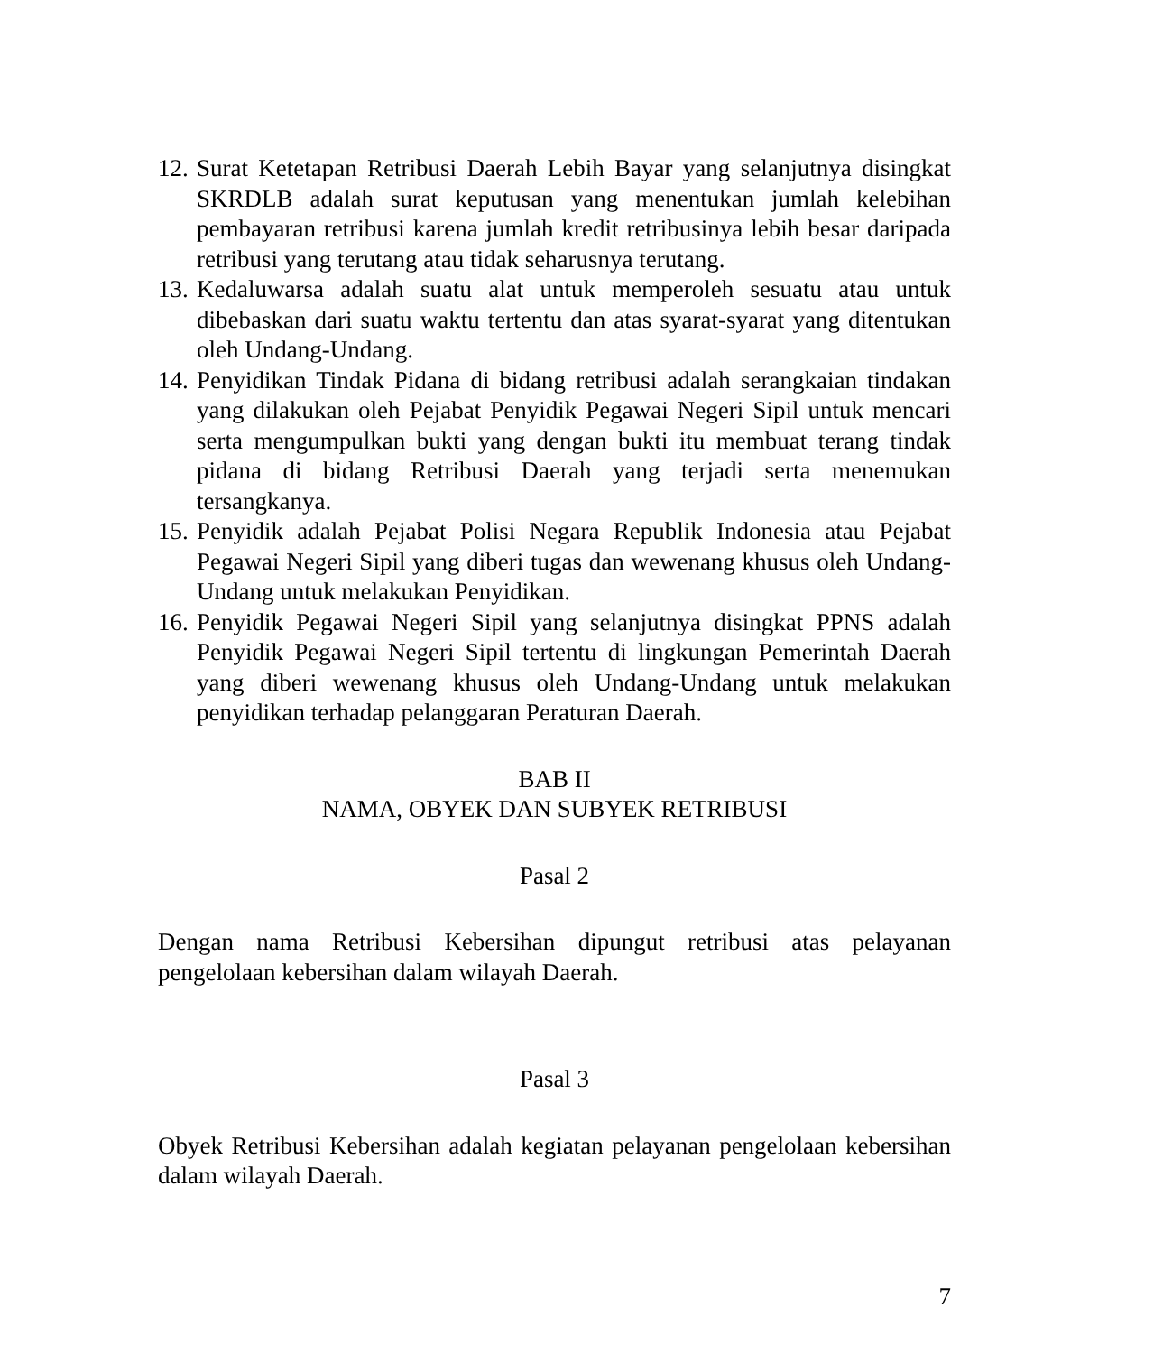12.
Surat Ketetapan Retribusi Daerah Lebih Bayar yang selanjutnya disingkat SKRDLB adalah surat keputusan yang menentukan jumlah kelebihan pembayaran retribusi karena jumlah kredit retribusinya lebih besar daripada retribusi yang terutang atau tidak seharusnya terutang.
13.
Kedaluwarsa adalah suatu alat untuk memperoleh sesuatu atau untuk dibebaskan dari suatu waktu tertentu dan atas syarat-syarat yang ditentukan oleh Undang-Undang.
14.
Penyidikan Tindak Pidana di bidang retribusi adalah serangkaian tindakan yang dilakukan oleh Pejabat Penyidik Pegawai Negeri Sipil untuk mencari serta mengumpulkan bukti yang dengan bukti itu membuat terang tindak pidana di bidang Retribusi Daerah yang terjadi serta menemukan tersangkanya.
15.
Penyidik adalah Pejabat Polisi Negara Republik Indonesia atau Pejabat Pegawai Negeri Sipil yang diberi tugas dan wewenang khusus oleh Undang-Undang untuk melakukan Penyidikan.
16.
Penyidik Pegawai Negeri Sipil yang selanjutnya disingkat PPNS adalah Penyidik Pegawai Negeri Sipil tertentu di lingkungan Pemerintah Daerah yang diberi wewenang khusus oleh Undang-Undang untuk melakukan penyidikan terhadap pelanggaran Peraturan Daerah.
BAB II
NAMA, OBYEK DAN SUBYEK RETRIBUSI
Pasal 2
Dengan nama Retribusi Kebersihan dipungut retribusi atas pelayanan pengelolaan kebersihan dalam wilayah Daerah.
Pasal 3
Obyek Retribusi Kebersihan adalah kegiatan pelayanan pengelolaan kebersihan dalam wilayah Daerah.
7